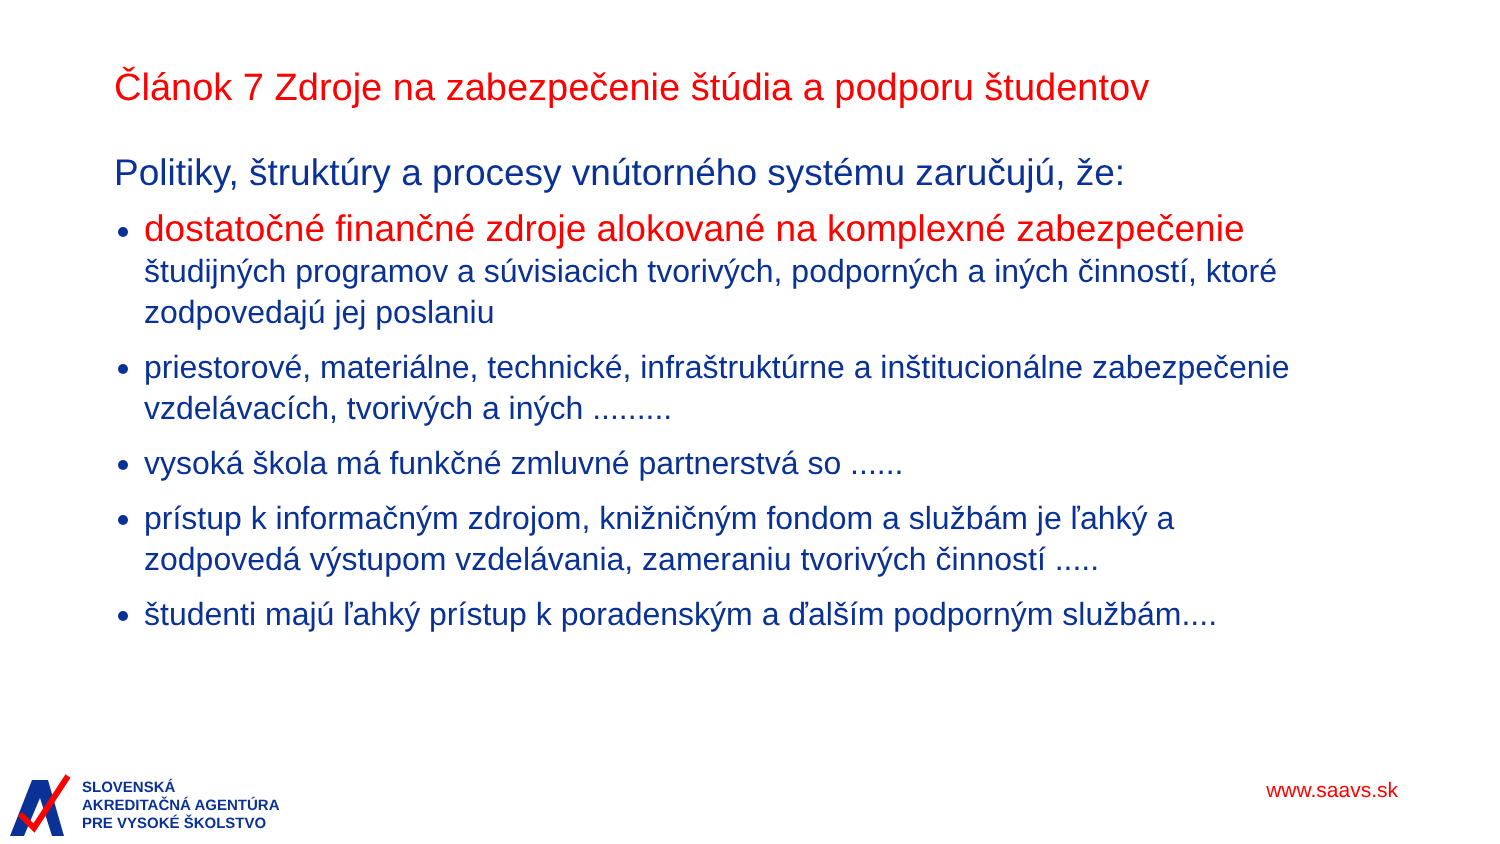Článok 7 Zdroje na zabezpečenie štúdia a podporu študentov
Politiky, štruktúry a procesy vnútorného systému zaručujú, že:
dostatočné finančné zdroje alokované na komplexné zabezpečenie študijných programov a súvisiacich tvorivých, podporných a iných činností, ktoré zodpovedajú jej poslaniu
priestorové, materiálne, technické, infraštruktúrne a inštitucionálne zabezpečenie vzdelávacích, tvorivých a iných .........
vysoká škola má funkčné zmluvné partnerstvá so ......
prístup k informačným zdrojom, knižničným fondom a službám je ľahký a zodpovedá výstupom vzdelávania, zameraniu tvorivých činností .....
študenti majú ľahký prístup k poradenským a ďalším podporným službám....
SLOVENSKÁ
AKREDITAČNÁ AGENTÚRA
PRE VYSOKÉ ŠKOLSTVO
www.saavs.sk